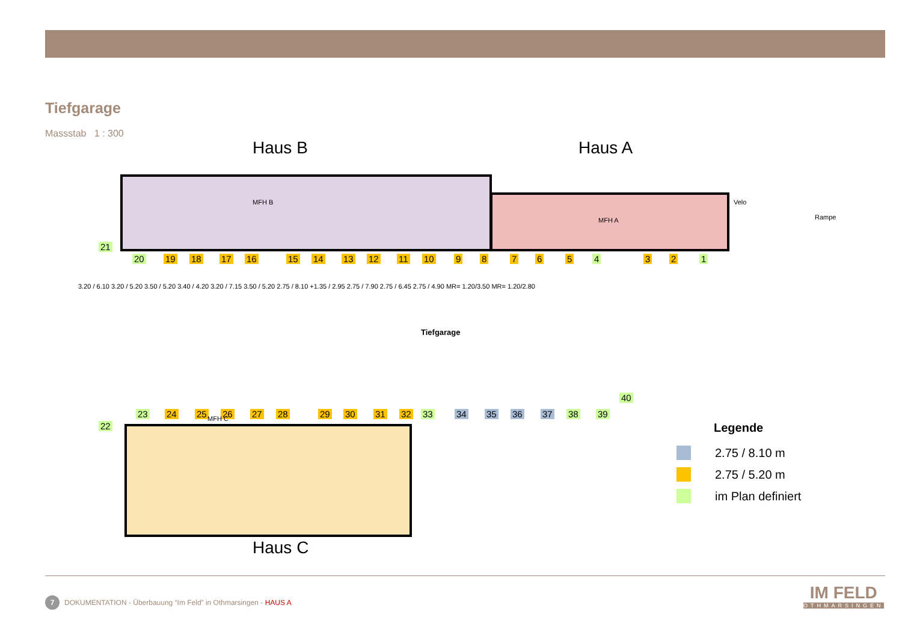Tiefgarage
Massstab 1 : 300
Haus B Haus A
Velo
Rampe
Tiefgarage
21
20 19 18 17 16 15 14 13 12 11 10 9 8 7 6 5 4 3 2 1
23 24 25 26 27 28 29 30 31 32 33 34 35 36 37 38 39
40
22
MFH C
MFH B
MFH A
3.20 / 6.10 3.20 / 5.20 3.50 / 5.20 3.40 / 4.20 3.20 / 7.15 3.50 / 5.20 2.75 / 8.10 +1.35 / 2.95 2.75 / 7.90 2.75 / 6.45 2.75 / 4.90 MR= 1.20/3.50 MR= 1.20/2.80
Haus C
Legende
2.75 / 8.10 m
2.75 / 5.20 m
im Plan definiert
7 DOKUMENTATION - Überbauung “Im Feld” in Othmarsingen - HAUS A
IM FELD
OTHMARSINGEN